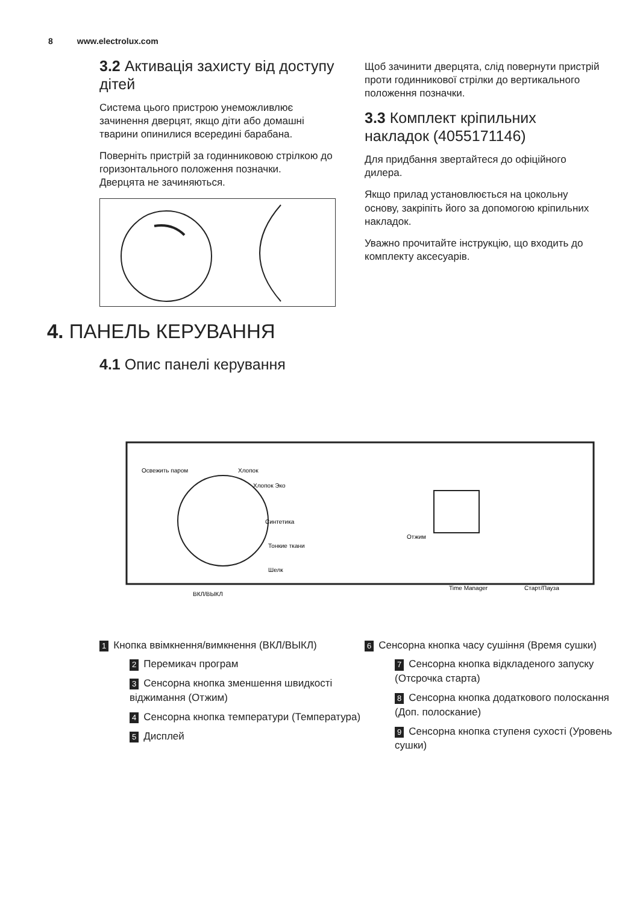8 www.electrolux.com
3.2 Активація захисту від доступу дітей
Система цього пристрою унеможливлює зачинення дверцят, якщо діти або домашні тварини опинилися всередині барабана.
Поверніть пристрій за годинниковою стрілкою до горизонтального положення позначки.
Дверцята не зачиняються.
Щоб зачинити дверцята, слід повернути пристрій проти годинникової стрілки до вертикального положення позначки.
3.3 Комплект кріпильних накладок (4055171146)
Для придбання звертайтеся до офіційного дилера.
Якщо прилад установлюється на цокольну основу, закріпіть його за допомогою кріпильних накладок.
Уважно прочитайте інструкцію, що входить до комплекту аксесуарів.
4. ПАНЕЛЬ КЕРУВАННЯ
4.1 Опис панелі керування
Освежить паром
Хлопок
Хлопок Эко
Синтетика
Тонкие ткани
Шелк
ВКЛ/ВЫКЛ
Time Manager
Старт/Пауза
Отжим
1 Кнопка ввімкнення/вимкнення (ВКЛ/ВЫКЛ)
2 Перемикач програм
3 Сенсорна кнопка зменшення швидкості віджимання (Отжим)
4 Сенсорна кнопка температури (Температура)
5 Дисплей
6 Сенсорна кнопка часу сушіння (Время сушки)
7 Сенсорна кнопка відкладеного запуску (Отсрочка старта)
8 Сенсорна кнопка додаткового полоскання (Доп. полоскание)
9 Сенсорна кнопка ступеня сухості (Уровень сушки)